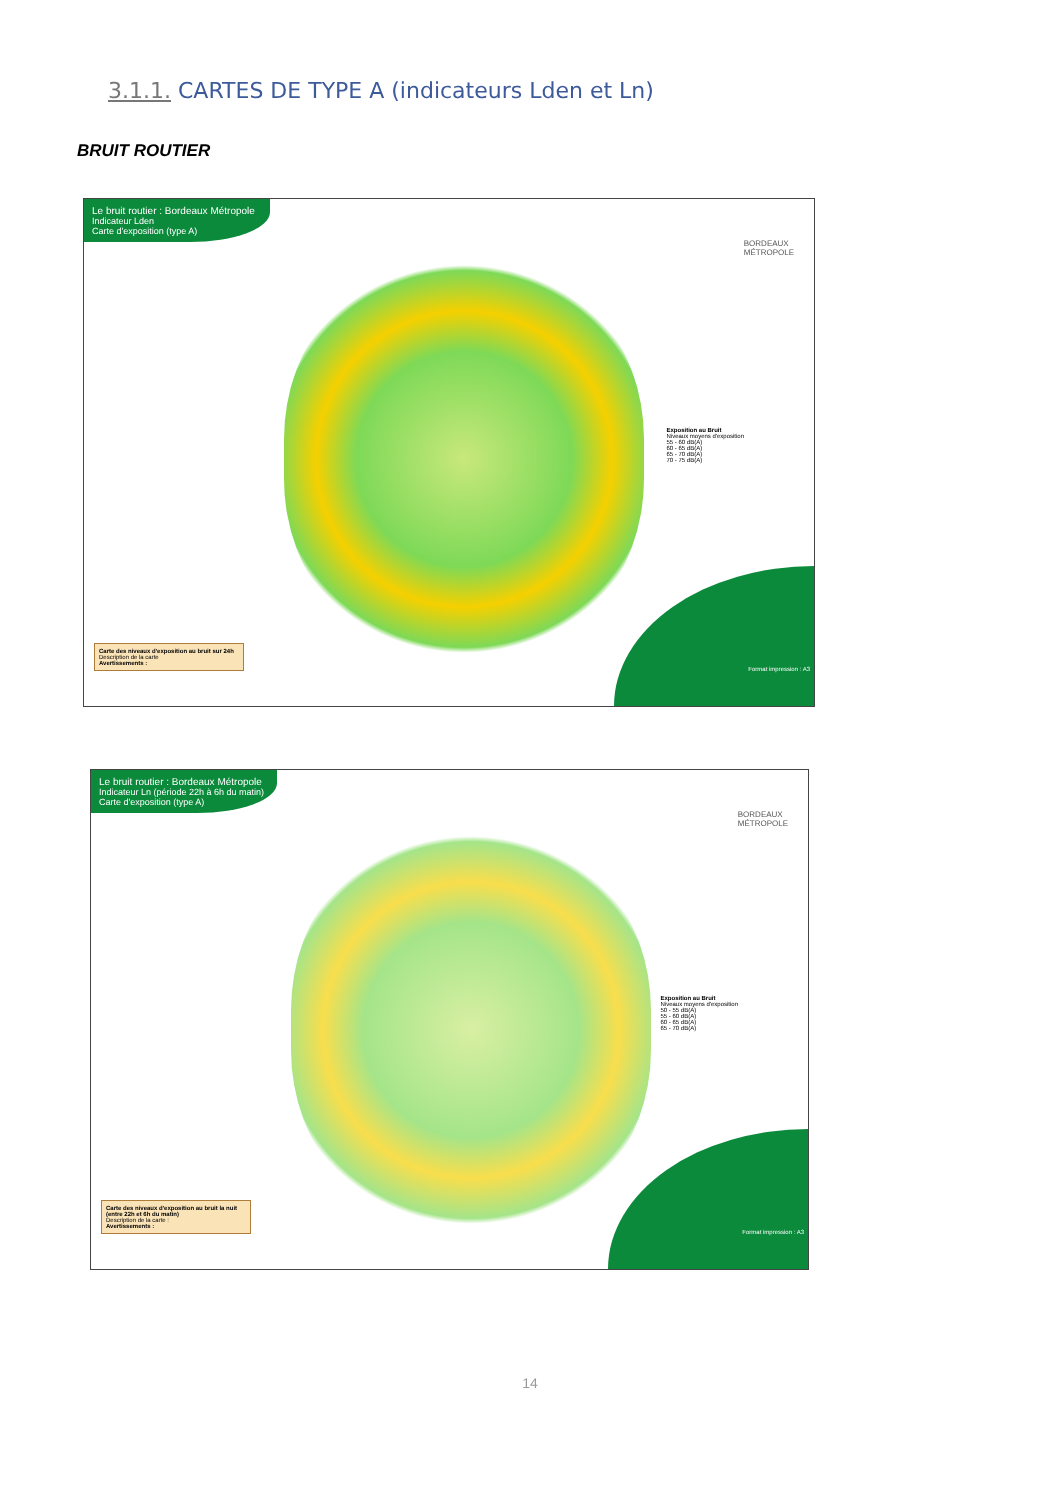3.1.1. CARTES DE TYPE A (indicateurs Lden et Ln)
BRUIT ROUTIER
Le bruit routier : Bordeaux Métropole
Indicateur Lden
Carte d'exposition (type A)
BORDEAUX
MÉTROPOLE
Exposition au Bruit
Niveaux moyens d'exposition
55 - 60 dB(A)
60 - 65 dB(A)
65 - 70 dB(A)
70 - 75 dB(A)
Carte des niveaux d'exposition au bruit sur 24h
Description de la carte
Avertissements :
Format impression : A3
Le bruit routier : Bordeaux Métropole
Indicateur Ln (période 22h à 6h du matin)
Carte d'exposition (type A)
BORDEAUX
MÉTROPOLE
Exposition au Bruit
Niveaux moyens d'exposition
50 - 55 dB(A)
55 - 60 dB(A)
60 - 65 dB(A)
65 - 70 dB(A)
Carte des niveaux d'exposition au bruit la nuit (entre 22h et 6h du matin)
Description de la carte :
Avertissements :
Format impression : A3
14